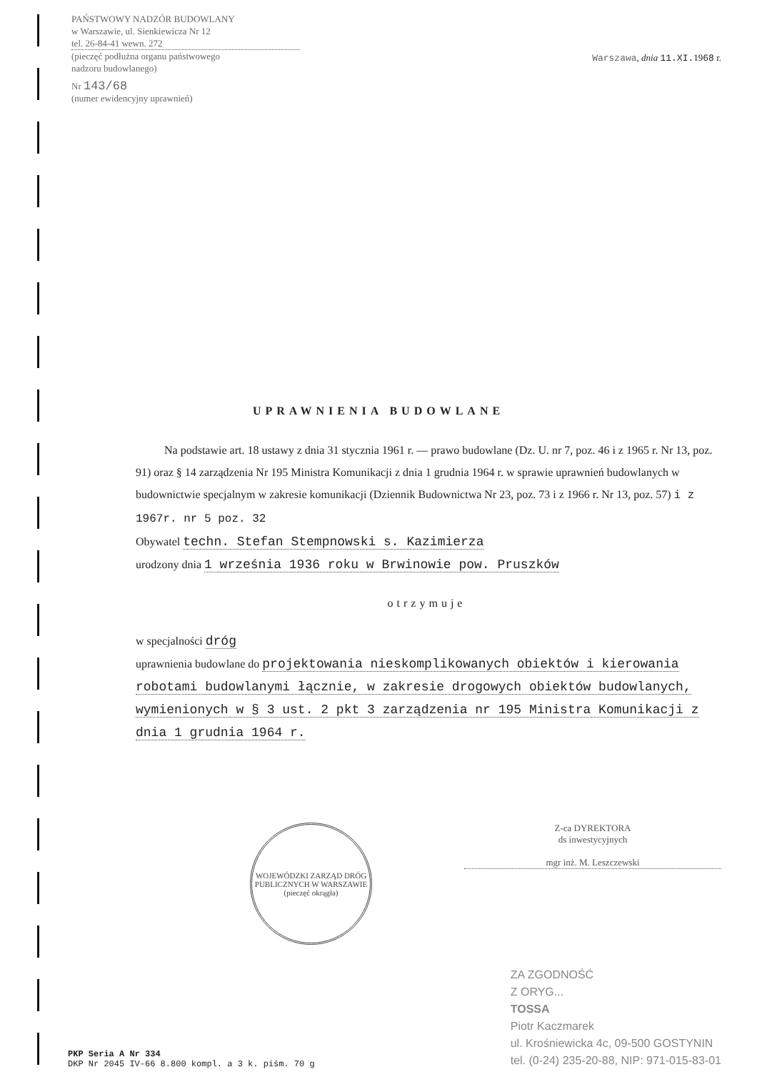PAŃSTWOWY NADZÓR BUDOWLANY
w Warszawie, ul. Sienkiewicza Nr 12
tel. 26-84-41 wewn. 272
(pieczęć podłużna organu państwowego
nadzoru budowlanego)
Nr 143/68
(numer ewidencyjny uprawnień)
Warszawa, dnia 11.XI. 1968 r.
UPRAWNIENIA BUDOWLANE
Na podstawie art. 18 ustawy z dnia 31 stycznia 1961 r. — prawo budowlane (Dz. U. nr 7, poz. 46 i z 1965 r. Nr 13, poz. 91) oraz § 14 zarządzenia Nr 195 Ministra Komunikacji z dnia 1 grudnia 1964 r. w sprawie uprawnień budowlanych w budownictwie specjalnym w zakresie komunikacji (Dziennik Budownictwa Nr 23, poz. 73 i z 1966 r. Nr 13, poz. 57) i z 1967r. nr 5 poz. 32
Obywatel techn. Stefan Stempnowski s. Kazimierza
urodzony dnia 1 września 1936 roku w Brwinowie pow. Pruszków
otrzymuje
w specjalności dróg
uprawnienia budowlane do projektowania nieskomplikowanych obiektów i kierowania robotami budowlanymi łącznie, w zakresie drogowych obiektów budowlanych, wymienionych w § 3 ust. 2 pkt 3 zarządzenia nr 195 Ministra Komunikacji z dnia 1 grudnia 1964 r.
WOJEWÓDZKI ZARZĄD DRÓG PUBLICZNYCH W WARSZAWIE
(pieczęć okrągła)
Z-ca DYREKTORA
ds inwestycyjnych
mgr inż. M. Leszczewski
PKP Seria A Nr 334
DKP Nr 2045 IV-66 8.800 kompl. a 3 k. piśm. 70 g
ZA ZGODNOŚĆ
Z ORYG...
TOSSA
Piotr Kaczmarek
ul. Krośniewicka 4c, 09-500 GOSTYNIN
tel. (0-24) 235-20-88, NIP: 971-015-83-01